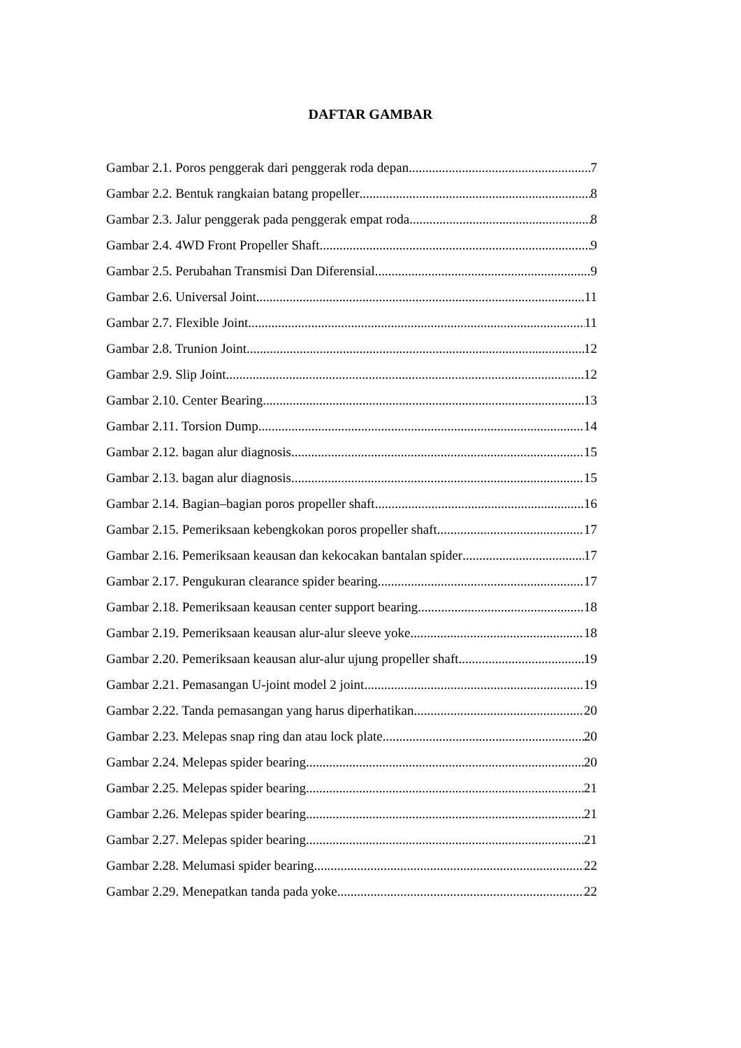DAFTAR GAMBAR
Gambar 2.1. Poros penggerak dari penggerak roda depan 7
Gambar 2.2. Bentuk rangkaian batang propeller 8
Gambar 2.3. Jalur penggerak pada penggerak empat roda 8
Gambar 2.4. 4WD Front Propeller Shaft 9
Gambar 2.5. Perubahan Transmisi Dan Diferensial 9
Gambar 2.6. Universal Joint 11
Gambar 2.7. Flexible Joint 11
Gambar 2.8. Trunion Joint 12
Gambar 2.9. Slip Joint 12
Gambar 2.10. Center Bearing 13
Gambar 2.11. Torsion Dump 14
Gambar 2.12. bagan alur diagnosis 15
Gambar 2.13. bagan alur diagnosis 15
Gambar 2.14. Bagian–bagian poros propeller shaft 16
Gambar 2.15. Pemeriksaan kebengkokan poros propeller shaft 17
Gambar 2.16. Pemeriksaan keausan dan kekocakan bantalan spider 17
Gambar 2.17. Pengukuran clearance spider bearing 17
Gambar 2.18. Pemeriksaan keausan center support bearing 18
Gambar 2.19. Pemeriksaan keausan alur-alur sleeve yoke 18
Gambar 2.20. Pemeriksaan keausan alur-alur ujung propeller shaft 19
Gambar 2.21. Pemasangan U-joint model 2 joint 19
Gambar 2.22. Tanda pemasangan yang harus diperhatikan 20
Gambar 2.23. Melepas snap ring dan atau lock plate 20
Gambar 2.24. Melepas spider bearing 20
Gambar 2.25. Melepas spider bearing 21
Gambar 2.26. Melepas spider bearing 21
Gambar 2.27. Melepas spider bearing 21
Gambar 2.28. Melumasi spider bearing 22
Gambar 2.29. Menepatkan tanda pada yoke 22